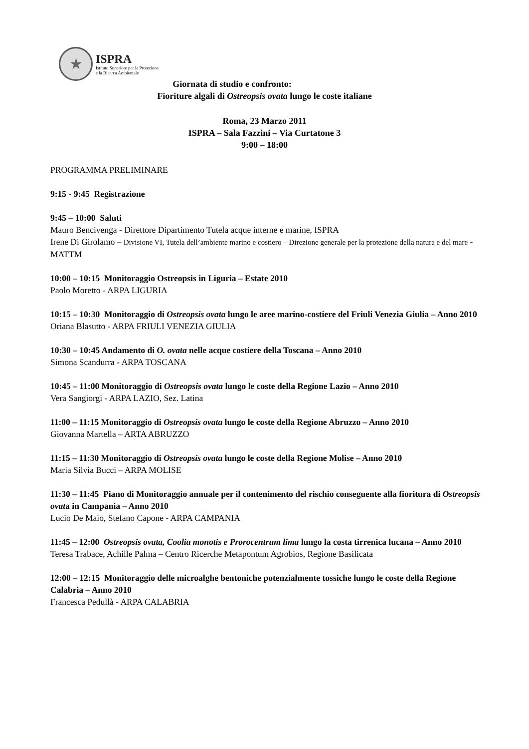★
ISPRA
Istituto Superiore per la Protezione
e la Ricerca Ambientale
Giornata di studio e confronto:
Fioriture algali di Ostreopsis ovata lungo le coste italiane
Roma, 23 Marzo 2011
ISPRA – Sala Fazzini – Via Curtatone 3
9:00 – 18:00
PROGRAMMA PRELIMINARE
9:15 - 9:45 Registrazione
9:45 – 10:00 Saluti
Mauro Bencivenga - Direttore Dipartimento Tutela acque interne e marine, ISPRA
Irene Di Girolamo – Divisione VI, Tutela dell’ambiente marino e costiero – Direzione generale per la protezione della natura e del mare - MATTM
10:00 – 10:15 Monitoraggio Ostreopsis in Liguria – Estate 2010
Paolo Moretto - ARPA LIGURIA
10:15 – 10:30 Monitoraggio di Ostreopsis ovata lungo le aree marino-costiere del Friuli Venezia Giulia – Anno 2010
Oriana Blasutto - ARPA FRIULI VENEZIA GIULIA
10:30 – 10:45 Andamento di O. ovata nelle acque costiere della Toscana – Anno 2010
Simona Scandurra - ARPA TOSCANA
10:45 – 11:00 Monitoraggio di Ostreopsis ovata lungo le coste della Regione Lazio – Anno 2010
Vera Sangiorgi - ARPA LAZIO, Sez. Latina
11:00 – 11:15 Monitoraggio di Ostreopsis ovata lungo le coste della Regione Abruzzo – Anno 2010
Giovanna Martella – ARTA ABRUZZO
11:15 – 11:30 Monitoraggio di Ostreopsis ovata lungo le coste della Regione Molise – Anno 2010
Maria Silvia Bucci – ARPA MOLISE
11:30 – 11:45 Piano di Monitoraggio annuale per il contenimento del rischio conseguente alla fioritura di Ostreopsis ovata in Campania – Anno 2010
Lucio De Maio, Stefano Capone - ARPA CAMPANIA
11:45 – 12:00 Ostreopsis ovata, Coolia monotis e Prorocentrum lima lungo la costa tirrenica lucana – Anno 2010
Teresa Trabace, Achille Palma – Centro Ricerche Metapontum Agrobios, Regione Basilicata
12:00 – 12:15 Monitoraggio delle microalghe bentoniche potenzialmente tossiche lungo le coste della Regione Calabria – Anno 2010
Francesca Pedullà - ARPA CALABRIA